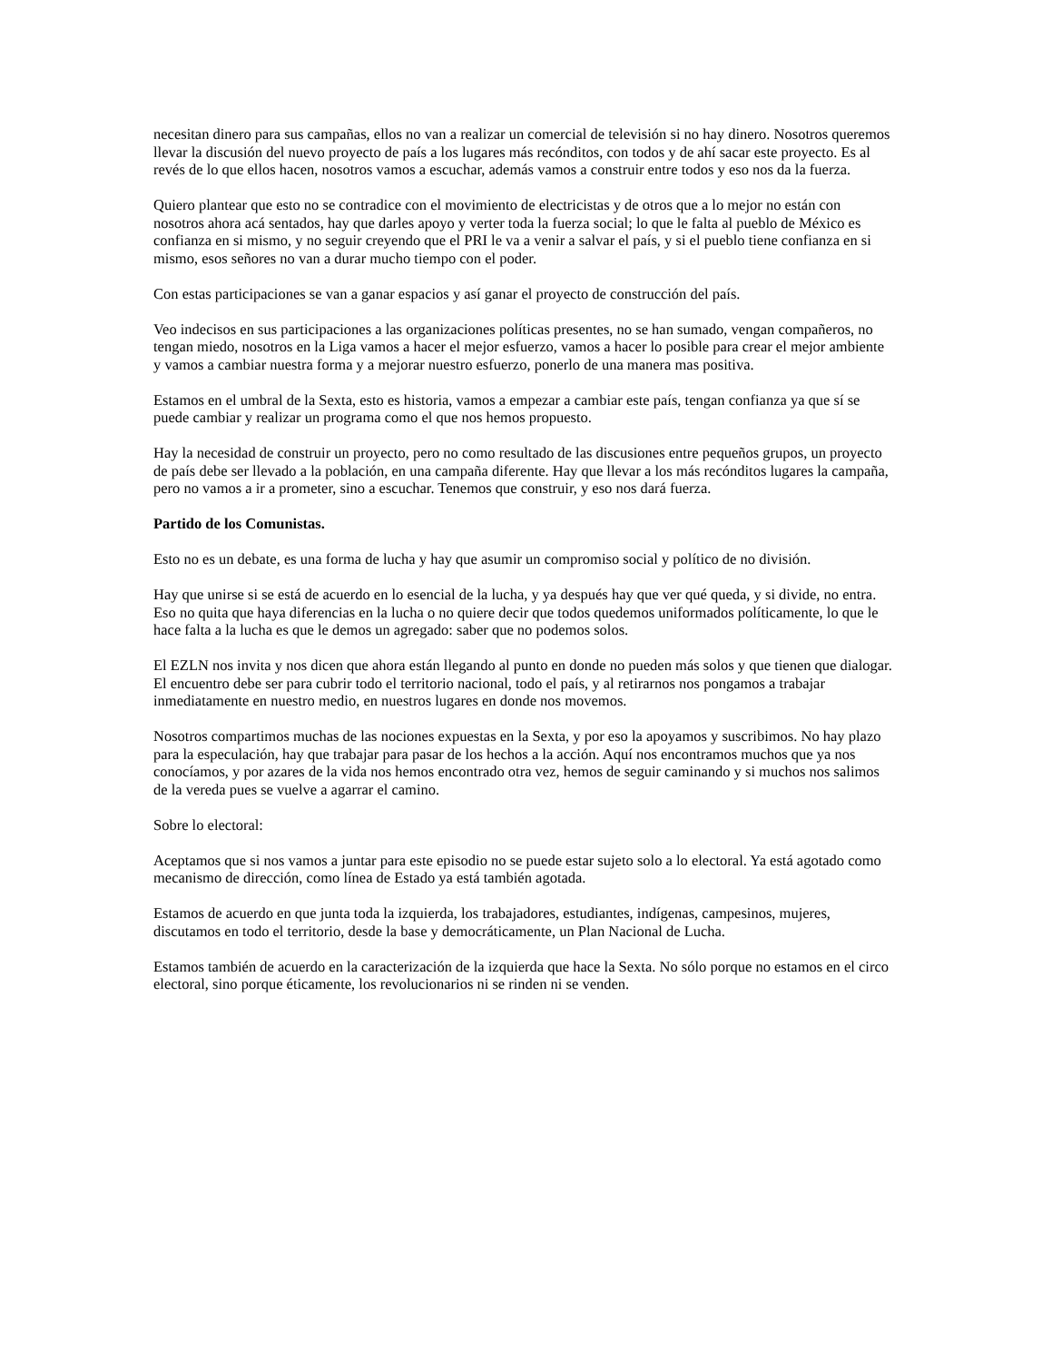necesitan dinero para sus campañas, ellos no van a realizar un comercial de televisión si no hay dinero. Nosotros queremos llevar la discusión del nuevo proyecto de país a los lugares más recónditos, con todos y de ahí sacar este proyecto. Es al revés de lo que ellos hacen, nosotros vamos a escuchar, además vamos a construir entre todos y eso nos da la fuerza.
Quiero plantear que esto no se contradice con el movimiento de electricistas y de otros que a lo mejor no están con nosotros ahora acá sentados, hay que darles apoyo y verter toda la fuerza social; lo que le falta al pueblo de México es confianza en si mismo, y no seguir creyendo que el PRI le va a venir a salvar el país, y si el pueblo tiene confianza en si mismo, esos señores no van a durar mucho tiempo con el poder.
Con estas participaciones se van a ganar espacios y así ganar el proyecto de construcción del país.
Veo indecisos en sus participaciones a las organizaciones políticas presentes, no se han sumado, vengan compañeros, no tengan miedo, nosotros en la Liga vamos a hacer el mejor esfuerzo, vamos a hacer lo posible para crear el mejor ambiente y vamos a cambiar nuestra forma y a mejorar nuestro esfuerzo, ponerlo de una manera mas positiva.
Estamos en el umbral de la Sexta, esto es historia, vamos a empezar a cambiar este país, tengan confianza ya que sí se puede cambiar y realizar un programa como el que nos hemos propuesto.
Hay la necesidad de construir un proyecto, pero no como resultado de las discusiones entre pequeños grupos, un proyecto de país debe ser llevado a la población, en una campaña diferente. Hay que llevar a los más recónditos lugares la campaña, pero no vamos a ir a prometer, sino a escuchar. Tenemos que construir, y eso nos dará fuerza.
Partido de los Comunistas.
Esto no es un debate, es una forma de lucha y hay que asumir un compromiso social y político de no división.
Hay que unirse si se está de acuerdo en lo esencial de la lucha, y ya después hay que ver qué queda, y si divide, no entra. Eso no quita que haya diferencias en la lucha o no quiere decir que todos quedemos uniformados políticamente, lo que le hace falta a la lucha es que le demos un agregado: saber que no podemos solos.
El EZLN nos invita y nos dicen que ahora están llegando al punto en donde no pueden más solos y que tienen que dialogar. El encuentro debe ser para cubrir todo el territorio nacional, todo el país, y al retirarnos nos pongamos a trabajar inmediatamente en nuestro medio, en nuestros lugares en donde nos movemos.
Nosotros compartimos muchas de las nociones expuestas en la Sexta, y por eso la apoyamos y suscribimos. No hay plazo para la especulación, hay que trabajar para pasar de los hechos a la acción. Aquí nos encontramos muchos que ya nos conocíamos, y por azares de la vida nos hemos encontrado otra vez, hemos de seguir caminando y si muchos nos salimos de la vereda pues se vuelve a agarrar el camino.
Sobre lo electoral:
Aceptamos que si nos vamos a juntar para este episodio no se puede estar sujeto solo a lo electoral. Ya está agotado como mecanismo de dirección, como línea de Estado ya está también agotada.
Estamos de acuerdo en que junta toda la izquierda, los trabajadores, estudiantes, indígenas, campesinos, mujeres, discutamos en todo el territorio, desde la base y democráticamente, un Plan Nacional de Lucha.
Estamos también de acuerdo en la caracterización de la izquierda que hace la Sexta. No sólo porque no estamos en el circo electoral, sino porque éticamente, los revolucionarios ni se rinden ni se venden.